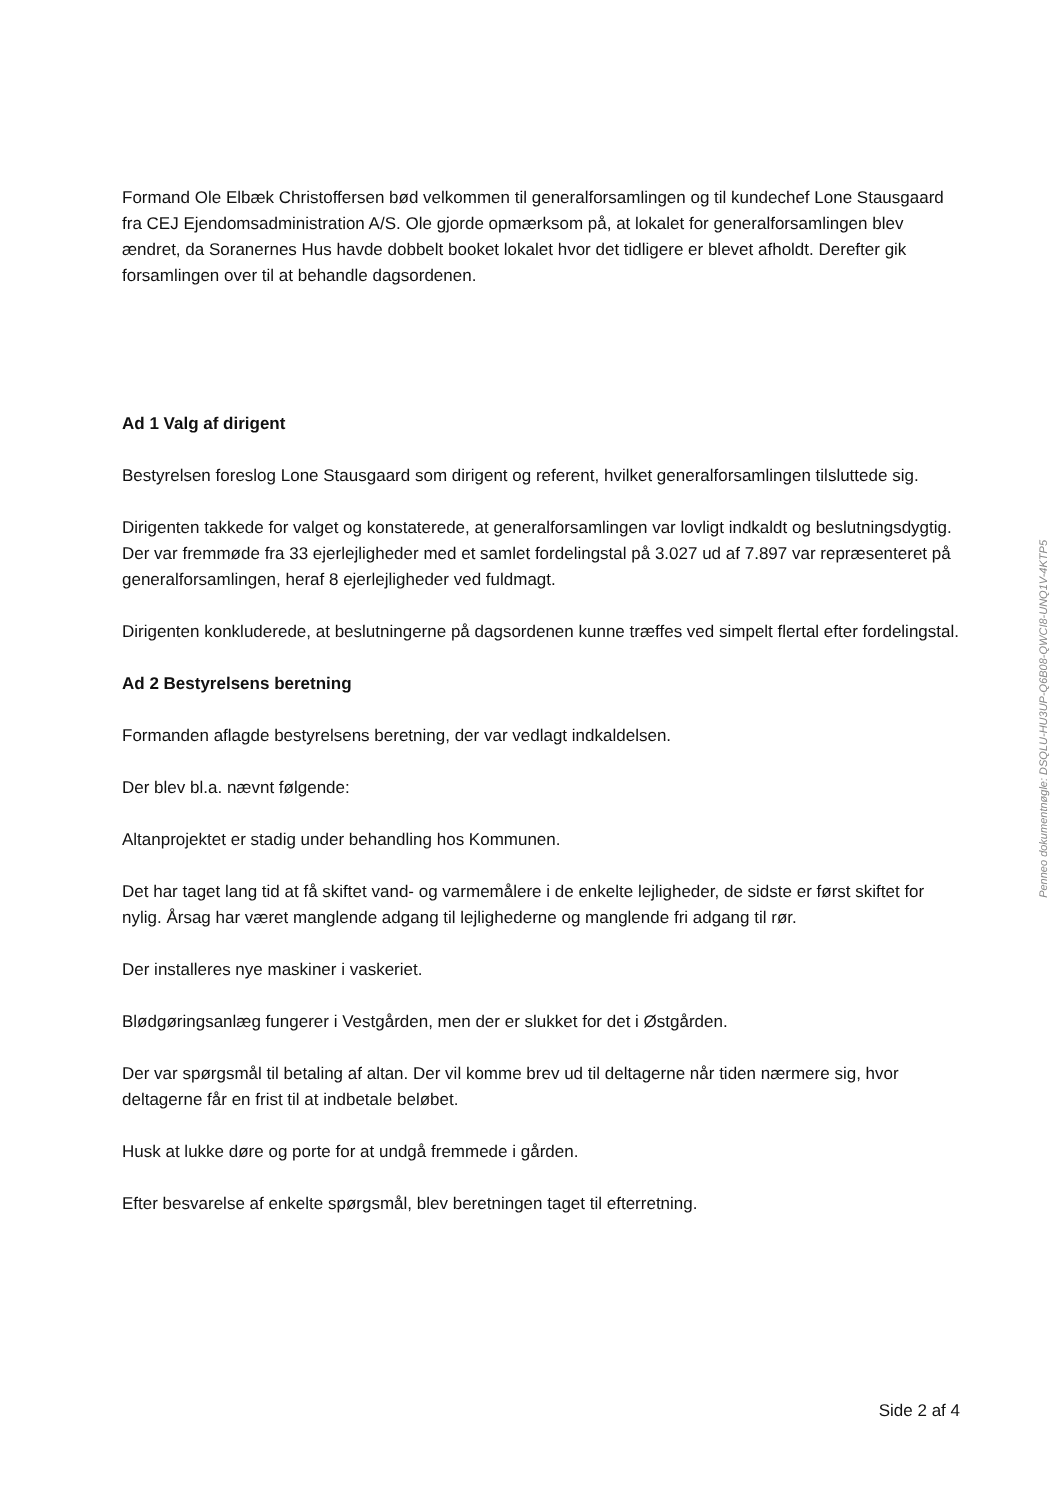Formand Ole Elbæk Christoffersen bød velkommen til generalforsamlingen og til kundechef Lone Stausgaard fra CEJ Ejendomsadministration A/S. Ole gjorde opmærksom på, at lokalet for generalforsamlingen blev ændret, da Soranernes Hus havde dobbelt booket lokalet hvor det tidligere er blevet afholdt. Derefter gik forsamlingen over til at behandle dagsordenen.
Ad 1 Valg af dirigent
Bestyrelsen foreslog Lone Stausgaard som dirigent og referent, hvilket generalforsamlingen tilsluttede sig.
Dirigenten takkede for valget og konstaterede, at generalforsamlingen var lovligt indkaldt og beslutningsdygtig.
Der var fremmøde fra 33 ejerlejligheder med et samlet fordelingstal på 3.027 ud af 7.897 var repræsenteret på generalforsamlingen, heraf 8 ejerlejligheder ved fuldmagt.
Dirigenten konkluderede, at beslutningerne på dagsordenen kunne træffes ved simpelt flertal efter fordelingstal.
Ad 2 Bestyrelsens beretning
Formanden aflagde bestyrelsens beretning, der var vedlagt indkaldelsen.
Der blev bl.a. nævnt følgende:
Altanprojektet er stadig under behandling hos Kommunen.
Det har taget lang tid at få skiftet vand- og varmemålere i de enkelte lejligheder, de sidste er først skiftet for nylig. Årsag har været manglende adgang til lejlighederne og manglende fri adgang til rør.
Der installeres nye maskiner i vaskeriet.
Blødgøringsanlæg fungerer i Vestgården, men der er slukket for det i Østgården.
Der var spørgsmål til betaling af altan. Der vil komme brev ud til deltagerne når tiden nærmere sig, hvor deltagerne får en frist til at indbetale beløbet.
Husk at lukke døre og porte for at undgå fremmede i gården.
Efter besvarelse af enkelte spørgsmål, blev beretningen taget til efterretning.
Penneo dokumentnøgle: DSQLU-HU3UP-Q6B08-QWCI8-UNQ1V-4KTP5
Side 2 af 4